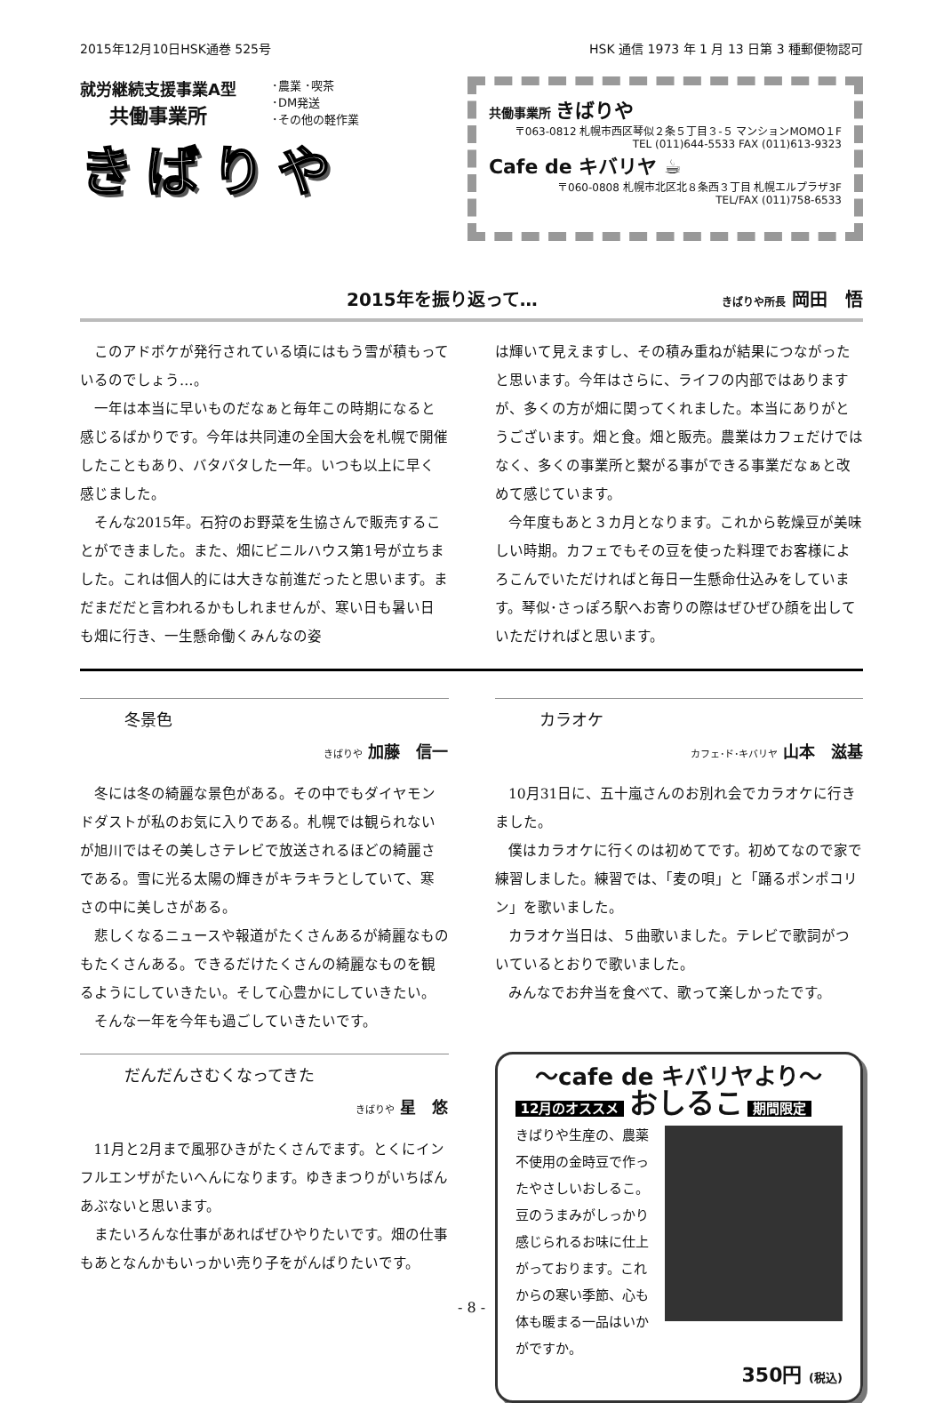2015年12月10日HSK通巻 525号 HSK 通信 1973 年 1 月 13 日第 3 種郵便物認可
就労継続支援事業A型
共働事業所
･農業 ･喫茶
･DM発送
･その他の軽作業
きばりや
共働事業所 きばりや
〒063-0812 札幌市西区琴似２条５丁目３-５ マンションMOMO１F
TEL (011)644-5533 FAX (011)613-9323
Cafe de キバリヤ ☕
〒060-0808 札幌市北区北８条西３丁目 札幌エルプラザ3F
TEL/FAX (011)758-6533
2015年を振り返って… きばりや所長 岡田　悟
このアドボケが発行されている頃にはもう雪が積もっているのでしょう…。
一年は本当に早いものだなぁと毎年この時期になると感じるばかりです。今年は共同連の全国大会を札幌で開催したこともあり、バタバタした一年。いつも以上に早く感じました。
そんな2015年。石狩のお野菜を生協さんで販売することができました。また、畑にビニルハウス第1号が立ちました。これは個人的には大きな前進だったと思います。まだまだだと言われるかもしれませんが、寒い日も暑い日も畑に行き、一生懸命働くみんなの姿
は輝いて見えますし、その積み重ねが結果につながったと思います。今年はさらに、ライフの内部ではありますが、多くの方が畑に関ってくれました。本当にありがとうございます。畑と食。畑と販売。農業はカフェだけではなく、多くの事業所と繋がる事ができる事業だなぁと改めて感じています。
今年度もあと３カ月となります。これから乾燥豆が美味しい時期。カフェでもその豆を使った料理でお客様によろこんでいただければと毎日一生懸命仕込みをしています。琴似･さっぽろ駅へお寄りの際はぜひぜひ顔を出していただければと思います。
冬景色
きばりや 加藤　信一
冬には冬の綺麗な景色がある。その中でもダイヤモンドダストが私のお気に入りである。札幌では観られないが旭川ではその美しさテレビで放送されるほどの綺麗さである。雪に光る太陽の輝きがキラキラとしていて、寒さの中に美しさがある。
悲しくなるニュースや報道がたくさんあるが綺麗なものもたくさんある。できるだけたくさんの綺麗なものを観るようにしていきたい。そして心豊かにしていきたい。
そんな一年を今年も過ごしていきたいです。
だんだんさむくなってきた
きばりや 星　悠
11月と2月まで風邪ひきがたくさんでます。とくにインフルエンザがたいへんになります。ゆきまつりがいちばんあぶないと思います。
またいろんな仕事があればぜひやりたいです。畑の仕事もあとなんかもいっかい売り子をがんばりたいです。
カラオケ
カフェ･ド･キバリヤ 山本　滋基
10月31日に、五十嵐さんのお別れ会でカラオケに行きました。
僕はカラオケに行くのは初めてです。初めてなので家で練習しました。練習では、「麦の唄」と「踊るポンポコリン」を歌いました。
カラオケ当日は、５曲歌いました。テレビで歌詞がついているとおりで歌いました。
みんなでお弁当を食べて、歌って楽しかったです。
～cafe de キバリヤより～
12月のオススメ おしるこ 期間限定
きばりや生産の、農薬不使用の金時豆で作ったやさしいおしるこ。豆のうまみがしっかり感じられるお味に仕上がっております。これからの寒い季節、心も体も暖まる一品はいかがですか。
350円 (税込)
- 8 -